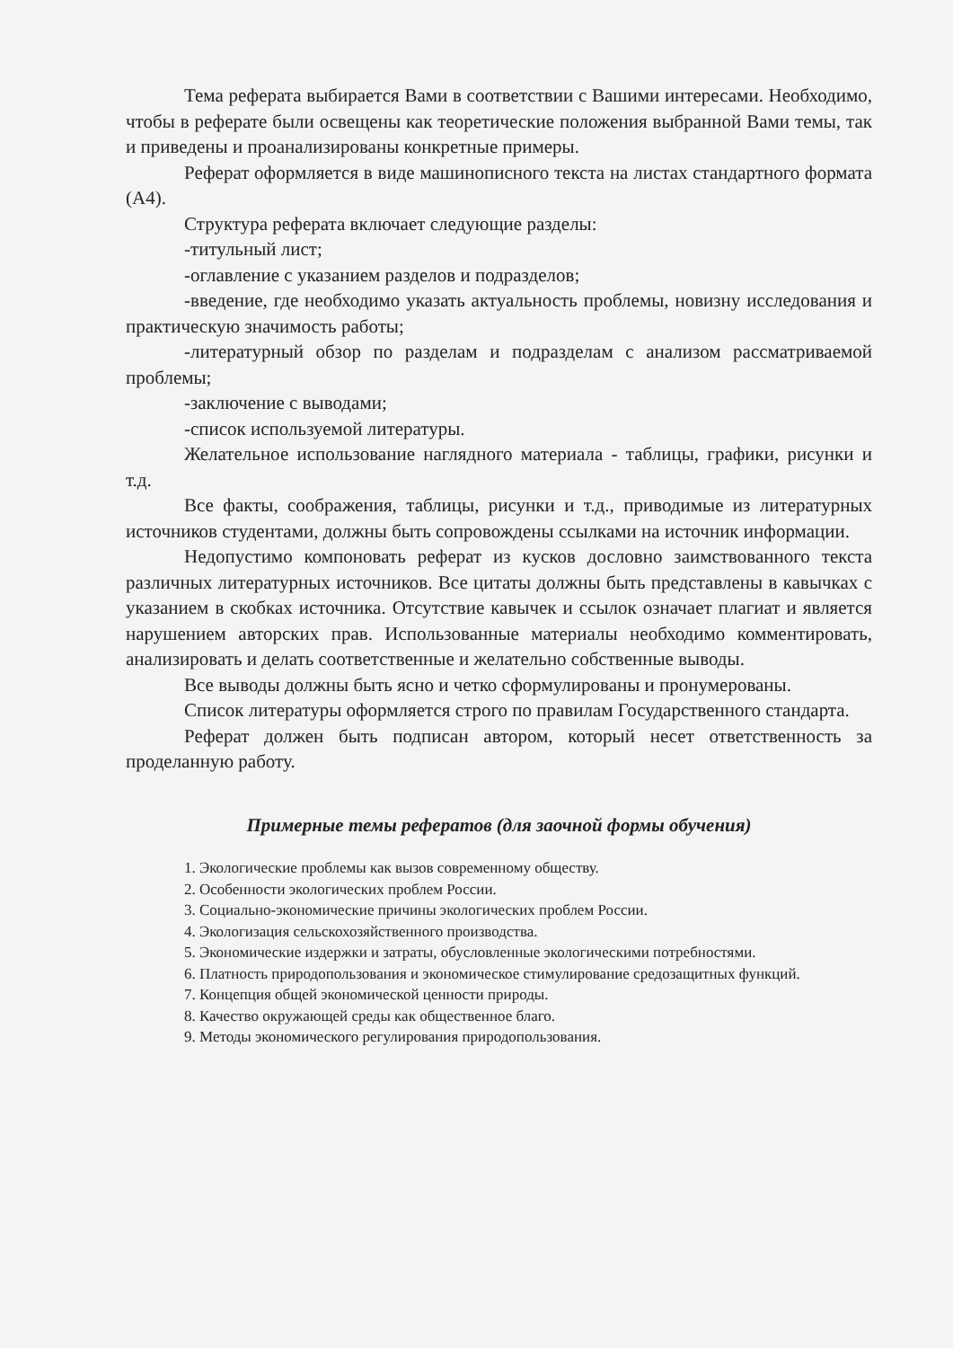Тема реферата выбирается Вами в соответствии с Вашими интересами. Необходимо, чтобы в реферате были освещены как теоретические положения выбранной Вами темы, так и приведены и проанализированы конкретные примеры.
Реферат оформляется в виде машинописного текста на листах стандартного формата (А4).
Структура реферата включает следующие разделы:
-титульный лист;
-оглавление с указанием разделов и подразделов;
-введение, где необходимо указать актуальность проблемы, новизну исследования и практическую значимость работы;
-литературный обзор по разделам и подразделам с анализом рассматриваемой проблемы;
-заключение с выводами;
-список используемой литературы.
Желательное использование наглядного материала - таблицы, графики, рисунки и т.д.
Все факты, соображения, таблицы, рисунки и т.д., приводимые из литературных источников студентами, должны быть сопровождены ссылками на источник информации.
Недопустимо компоновать реферат из кусков дословно заимствованного текста различных литературных источников. Все цитаты должны быть представлены в кавычках с указанием в скобках источника. Отсутствие кавычек и ссылок означает плагиат и является нарушением авторских прав. Использованные материалы необходимо комментировать, анализировать и делать соответственные и желательно собственные выводы.
Все выводы должны быть ясно и четко сформулированы и пронумерованы.
Список литературы оформляется строго по правилам Государственного стандарта.
Реферат должен быть подписан автором, который несет ответственность за проделанную работу.
Примерные темы рефератов (для заочной формы обучения)
1. Экологические проблемы как вызов современному обществу.
2. Особенности экологических проблем России.
3. Социально-экономические причины экологических проблем России.
4. Экологизация сельскохозяйственного производства.
5. Экономические издержки и затраты, обусловленные экологическими потребностями.
6. Платность природопользования и экономическое стимулирование средозащитных функций.
7. Концепция общей экономической ценности природы.
8. Качество окружающей среды как общественное благо.
9. Методы экономического регулирования природопользования.